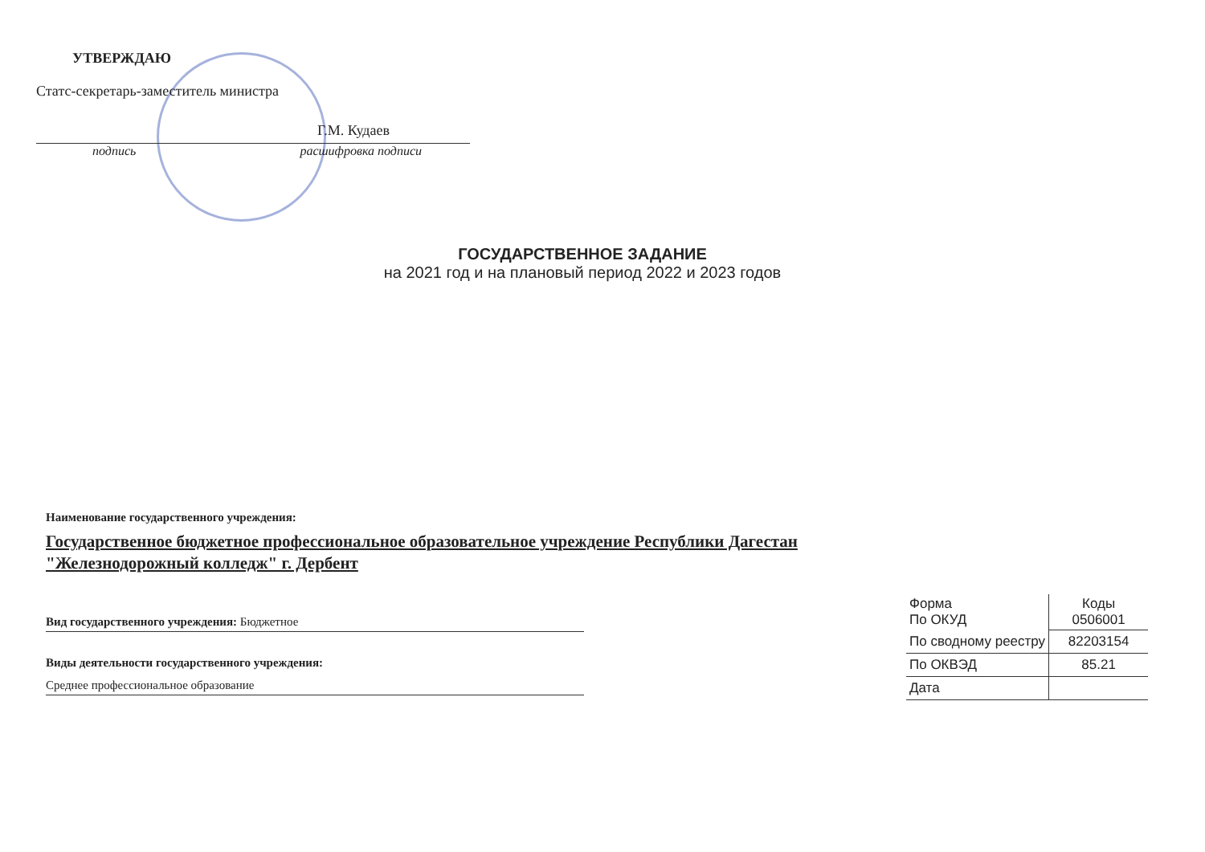УТВЕРЖДАЮ
Статс-секретарь-заместитель министра
Г.М. Кудаев
подпись расшифровка подписи
ГОСУДАРСТВЕННОЕ ЗАДАНИЕ
на 2021 год и на плановый период 2022 и 2023 годов
Наименование государственного учреждения:
Государственное бюджетное профессиональное образовательное учреждение Республики Дагестан "Железнодорожный колледж" г. Дербент
Вид государственного учреждения: Бюджетное
Виды деятельности государственного учреждения:
Среднее профессиональное образование
| Форма По ОКУД | Коды 0506001 |
| По сводному реестру | 82203154 |
| По ОКВЭД | 85.21 |
| Дата | |